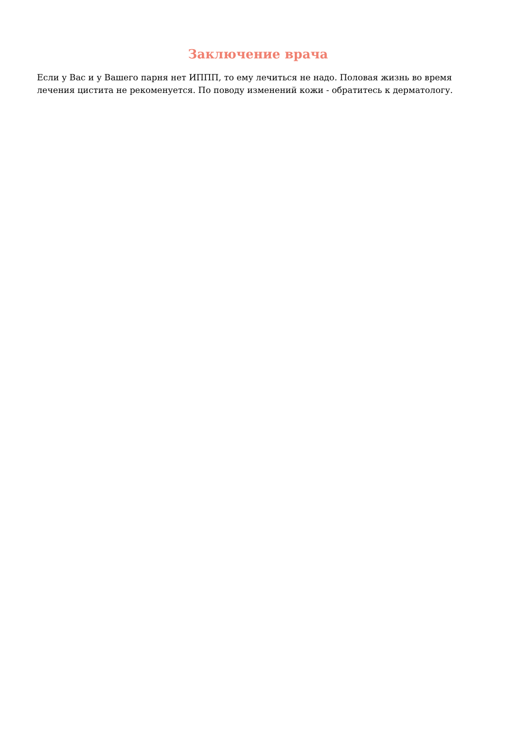Заключение врача
Если у Вас и у Вашего парня нет ИППП, то ему лечиться не надо. Половая жизнь во время лечения цистита не рекоменуется. По поводу изменений кожи - обратитесь к дерматологу.